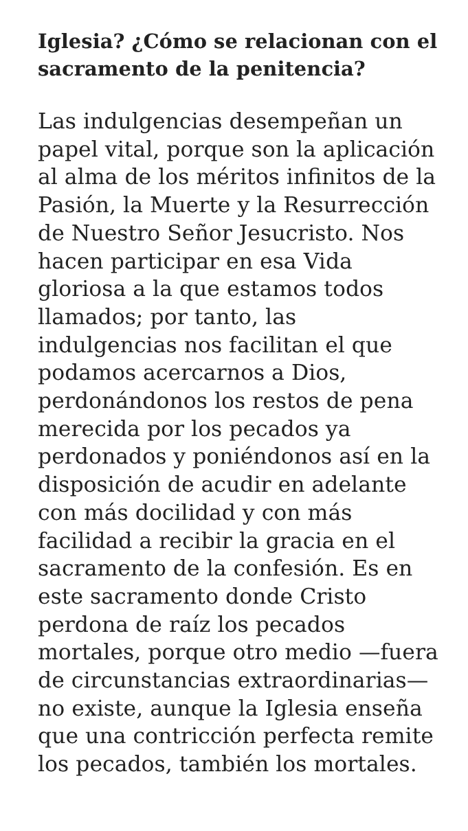Iglesia? ¿Cómo se relacionan con el sacramento de la penitencia?
Las indulgencias desempeñan un papel vital, porque son la aplicación al alma de los méritos infinitos de la Pasión, la Muerte y la Resurrección de Nuestro Señor Jesucristo. Nos hacen participar en esa Vida gloriosa a la que estamos todos llamados; por tanto, las indulgencias nos facilitan el que podamos acercarnos a Dios, perdonándonos los restos de pena merecida por los pecados ya perdonados y poniéndonos así en la disposición de acudir en adelante con más docilidad y con más facilidad a recibir la gracia en el sacramento de la confesión. Es en este sacramento donde Cristo perdona de raíz los pecados mortales, porque otro medio —fuera de circunstancias extraordinarias— no existe, aunque la Iglesia enseña que una contricción perfecta remite los pecados, también los mortales.